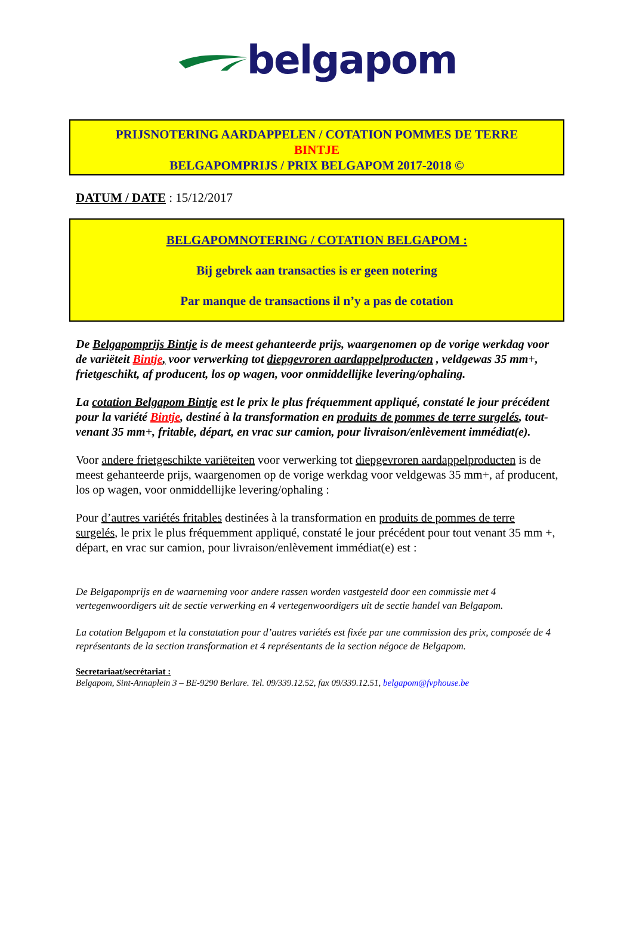belgapom
PRIJSNOTERING AARDAPPELEN / COTATION POMMES DE TERRE
BINTJE
BELGAPOMPRIJS / PRIX BELGAPOM 2017-2018 ©
DATUM / DATE : 15/12/2017
BELGAPOMNOTERING / COTATION BELGAPOM :
Bij gebrek aan transacties is er geen notering
Par manque de transactions il n’y a pas de cotation
De Belgapomprijs Bintje is de meest gehanteerde prijs, waargenomen op de vorige werkdag voor de variëteit Bintje, voor verwerking tot diepgevroren aardappelproducten , veldgewas 35 mm+, frietgeschikt, af producent, los op wagen, voor onmiddellijke levering/ophaling.
La cotation Belgapom Bintje est le prix le plus fréquemment appliqué, constaté le jour précédent pour la variété Bintje, destiné à la transformation en produits de pommes de terre surgelés, tout-venant 35 mm+, fritable, départ, en vrac sur camion, pour livraison/enlèvement immédiat(e).
Voor andere frietgeschikte variëteiten voor verwerking tot diepgevroren aardappelproducten is de meest gehanteerde prijs, waargenomen op de vorige werkdag voor veldgewas 35 mm+, af producent, los op wagen, voor onmiddellijke levering/ophaling :
Pour d’autres variétés fritables destinées à la transformation en produits de pommes de terre surgelés, le prix le plus fréquemment appliqué, constaté le jour précédent pour tout venant 35 mm +, départ, en vrac sur camion, pour livraison/enlèvement immédiat(e) est :
De Belgapomprijs en de waarneming voor andere rassen worden vastgesteld door een commissie met 4 vertegenwoordigers uit de sectie verwerking en 4 vertegenwoordigers uit de sectie handel van Belgapom.
La cotation Belgapom et la constatation pour d’autres variétés est fixée par une commission des prix, composée de 4 représentants de la section transformation et 4 représentants de la section négoce de Belgapom.
Secretariaat/secrétariat :
Belgapom, Sint-Annaplein 3 – BE-9290 Berlare. Tel. 09/339.12.52, fax 09/339.12.51, belgapom@fvphouse.be